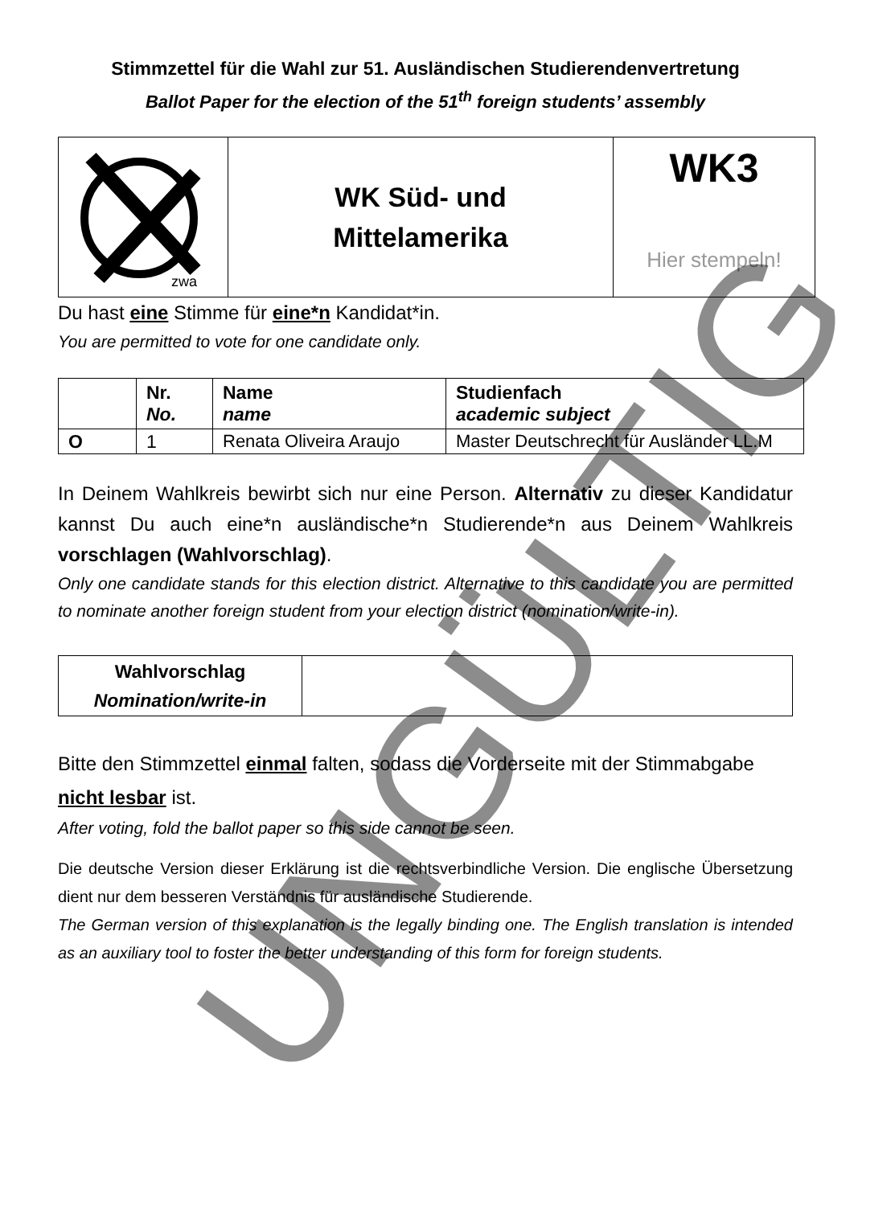Stimmzettel für die Wahl zur 51. Ausländischen Studierendenvertretung
Ballot Paper for the election of the 51<sup>th</sup> foreign students’ assembly
| zwa | WK Süd- und Mittelamerika | WK3 Hier stempeln! |
Du hast eine Stimme für eine*n Kandidat*in.
You are permitted to vote for one candidate only.
| | Nr. No. | Name name | Studienfach academic subject |
| O | 1 | Renata Oliveira Araujo | Master Deutschrecht für Ausländer LL.M |
In Deinem Wahlkreis bewirbt sich nur eine Person. Alternativ zu dieser Kandidatur kannst Du auch eine*n ausländische*n Studierende*n aus Deinem Wahlkreis vorschlagen (Wahlvorschlag).
Only one candidate stands for this election district. Alternative to this candidate you are permitted to nominate another foreign student from your election district (nomination/write-in).
| Wahlvorschlag Nomination/write-in | |
Bitte den Stimmzettel einmal falten, sodass die Vorderseite mit der Stimmabgabe nicht lesbar ist.
After voting, fold the ballot paper so this side cannot be seen.
Die deutsche Version dieser Erklärung ist die rechtsverbindliche Version. Die englische Übersetzung dient nur dem besseren Verständnis für ausländische Studierende.
The German version of this explanation is the legally binding one. The English translation is intended as an auxiliary tool to foster the better understanding of this form for foreign students.
UNGÜLTIG